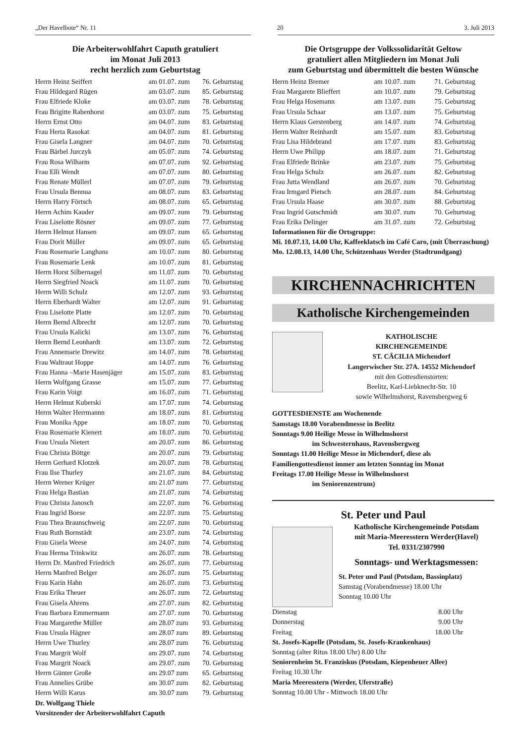„Der Havelbote“ Nr. 11 20 3. Juli 2013
Die Arbeiterwohlfahrt Caputh gratuliert
im Monat Juli 2013
recht herzlich zum Geburtstag
| Herrn Heinz Seiffert | am 01.07. zum | 76. Geburtstag |
| Frau Hildegard Rügen | am 03.07. zum | 85. Geburtstag |
| Frau Elfriede Kloke | am 03.07. zum | 78. Geburtstag |
| Frau Brigitte Rabenhorst | am 03.07. zum | 75. Geburtstag |
| Herrn Ernst Otto | am 04.07. zum | 83. Geburtstag |
| Frau Herta Rasokat | am 04.07. zum | 81. Geburtstag |
| Frau Gisela Langner | am 04.07. zum | 70. Geburtstag |
| Frau Bärbel Jurczyk | am 05.07. zum | 74. Geburtstag |
| Frau Rosa Wilharm | am 07.07. zum | 92. Geburtstag |
| Frau Elli Wendt | am 07.07. zum | 80. Geburtstag |
| Frau Renate Müllerl | am 07.07. zum | 79. Geburtstag |
| Frau Ursula Bennua | am 08.07. zum | 83. Geburtstag |
| Herrn Harry Förtsch | am 08.07. zum | 65. Geburtstag |
| Herrn Achim Kauder | am 09.07. zum | 79. Geburtstag |
| Frau Liselotte Rösner | am 09.07. zum | 77. Geburtstag |
| Herrn Helmut Hansen | am 09.07. zum | 65. Geburtstag |
| Frau Dorit Müller | am 09.07. zum | 65. Geburtstag |
| Frau Rosemarie Langhans | am 10.07. zum | 80. Geburtstag |
| Frau Rosemarie Lenk | am 10.07. zum | 81. Geburtstag |
| Herrn Horst Silbernagel | am 11.07. zum | 70. Geburtstag |
| Herrn Siegfried Noack | am 11.07. zum | 70. Geburtstag |
| Herrn Willi Schulz | am 12.07. zum | 93. Geburtstag |
| Herrn Eberhardt Walter | am 12.07. zum | 91. Geburtstag |
| Frau Liselotte Platte | am 12.07. zum | 70. Geburtstag |
| Herrn Bernd Albrecht | am 12.07. zum | 70. Geburtstag |
| Frau Ursula Kalicki | am 13.07. zum | 76. Geburtstag |
| Herrn Bernd Leonhardt | am 13.07. zum | 72. Geburtstag |
| Frau Annemarie Drewitz | am 14.07. zum | 78. Geburtstag |
| Frau Waltraut Hoppe | am 14.07. zum | 76. Geburtstag |
| Frau Hanna –Marie Hasenjäger | am 15.07. zum | 83. Geburtstag |
| Herrn Wolfgang Grasse | am 15.07. zum | 77. Geburtstag |
| Frau Karin Voigt | am 16.07. zum | 71. Geburtstag |
| Herrn Helmut Kuberski | am 17.07. zum | 74. Geburtstag |
| Herrn Walter Herrmannn | am 18.07. zum | 81. Geburtstag |
| Frau Monika Appe | am 18.07. zum | 70. Geburtstag |
| Frau Rosemarie Kienert | am 18.07. zum | 70. Geburtstag |
| Frau Ursula Nietert | am 20.07. zum | 86. Geburtstag |
| Frau Christa Böttge | am 20.07. zum | 79. Geburtstag |
| Herrn Gerhard Klotzek | am 20.07. zum | 78. Geburtstag |
| Frau Ilse Thurley | am 21.07. zum | 84. Geburtstag |
| Herrn Werner Krüger | am 21.07 zum | 77. Geburtstag |
| Frau Helga Bastian | am 21.07. zum | 74. Geburtstag |
| Frau Christa Janosch | am 22.07. zum | 76. Geburtstag |
| Frau Ingrid Boese | am 22.07. zum | 75. Geburtstag |
| Frau Thea Braunschweig | am 22.07. zum | 70. Geburtstag |
| Frau Ruth Bornstädt | am 23.07. zum | 74. Geburtstag |
| Frau Gisela Weese | am 24.07. zum | 74. Geburtstag |
| Frau Herma Trinkwitz | am 26.07. zum | 78. Geburtstag |
| Herrn Dr. Manfred Friedrich | am 26.07. zum | 77. Geburtstag |
| Herrn Manfred Belger | am 26.07. zum | 75. Geburtstag |
| Frau Karin Hahn | am 26.07. zum | 73. Geburtstag |
| Frau Erika Theuer | am 26.07. zum | 72. Geburtstag |
| Frau Gisela Ahrens | am 27.07. zum | 82. Geburtstag |
| Frau Barbara Emmermann | am 27.07. zum | 70. Geburtstag |
| Frau Margarethe Müller | am 28.07 zum | 93. Geburtstag |
| Frau Ursula Hägner | am 28.07 zum | 89. Geburtstag |
| Herrn Uwe Thurley | am 28.07 zum | 76. Geburtstag |
| Frau Margrit Wolf | am 29.07. zum | 74. Geburtstag |
| Frau Margrit Noack | am 29.07. zum | 70. Geburtstag |
| Herrn Günter Große | am 29.07 zum | 65. Geburtstag |
| Frau Annelies Grübe | am 30.07 zum | 82. Geburtstag |
| Herrn Willi Karus | am 30.07 zum | 79. Geburtstag |
Dr. Wolfgang Thiele
Vorsitzender der Arbeiterwohlfahrt Caputh
Die Ortsgruppe der Volkssolidarität Geltow
gratuliert allen Mitgliedern im Monat Juli
zum Geburtstag und übermittelt die besten Wünsche
| Herrn Heinz Bremer | am 10.07. zum | 71. Geburtstag |
| Frau Margarete Blieffert | am 10.07. zum | 79. Geburtstag |
| Frau Helga Hosemann | am 13.07. zum | 75. Geburtstag |
| Frau Ursula Schaar | am 13.07. zum | 75. Geburtstag |
| Herrn Klaus Gerstenberg | am 14.07. zum | 74. Geburtstag |
| Herrn Walter Reinhardt | am 15.07. zum | 83. Geburtstag |
| Frau Lisa Hildebrand | am 17.07. zum | 83. Geburtstag |
| Herrn Uwe Philipp | am 18.07. zum | 71. Geburtstag |
| Frau Elfriede Brinke | am 23.07. zum | 75. Geburtstag |
| Frau Helga Schulz | am 26.07. zum | 82. Geburtstag |
| Frau Jutta Wendland | am 26.07. zum | 70. Geburtstag |
| Frau Irmgard Pietsch | am 28.07. zum | 84. Geburtstag |
| Frau Ursula Haase | am 30.07. zum | 88. Geburtstag |
| Frau Ingrid Gutschmidt | am 30.07. zum | 70. Geburtstag |
| Frau Erika Delinger | am 31.07. zum | 72. Geburtstag |
Informationen für die Ortsgruppe:
Mi. 10.07.13, 14.00 Uhr, Kaffeeklatsch im Café Caro, (mit Überraschung)
Mo. 12.08.13, 14.00 Uhr, Schützenhaus Werder (Stadtrundgang)
KIRCHENNACHRICHTEN
Katholische Kirchengemeinden
KATHOLISCHE
KIRCHENGEMEINDE
ST. CÄCILIA Michendorf
Langerwischer Str. 27A. 14552 Michendorf
mit den Gottesdienstorten:
Beelitz, Karl-Liebknecht-Str. 10
sowie Wilhelmshorst, Ravensbergweg 6
GOTTESDIENSTE am Wochenende
Samstags 18.00 Vorabendmesse in Beelitz
Sonntags 9.00 Heilige Messe in Wilhelmshorst
im Schwesternhaus, Ravensbergweg
Sonntags 11.00 Heilige Messe in Michendorf, diese als
Familiengottesdienst immer am letzten Sonntag im Monat
Freitags 17.00 Heilige Messe in Wilhelmshorst
im Seniorenzentrum)
St. Peter und Paul
Katholische Kirchengemeinde Potsdam
mit Maria-Meeresstern Werder(Havel)
Tel. 0331/2307990
Sonntags- und Werktagsmessen:
St. Peter und Paul (Potsdam, Bassinplatz)
Samstag (Vorabendmesse) 18.00 Uhr
Sonntag 10.00 Uhr
| Dienstag | 8.00 Uhr |
| Donnerstag | 9.00 Uhr |
| Freitag | 18.00 Uhr |
St. Josefs-Kapelle (Potsdam, St. Josefs-Krankenhaus)
Sonntag (alter Ritus 18.00 Uhr) 8.00 Uhr
Seniorenheim St. Franziskus (Potsdam, Kiepenheuer Allee)
Freitag 10.30 Uhr
Maria Meeresstern (Werder, Uferstraße)
Sonntag 10.00 Uhr - Mittwoch 18.00 Uhr